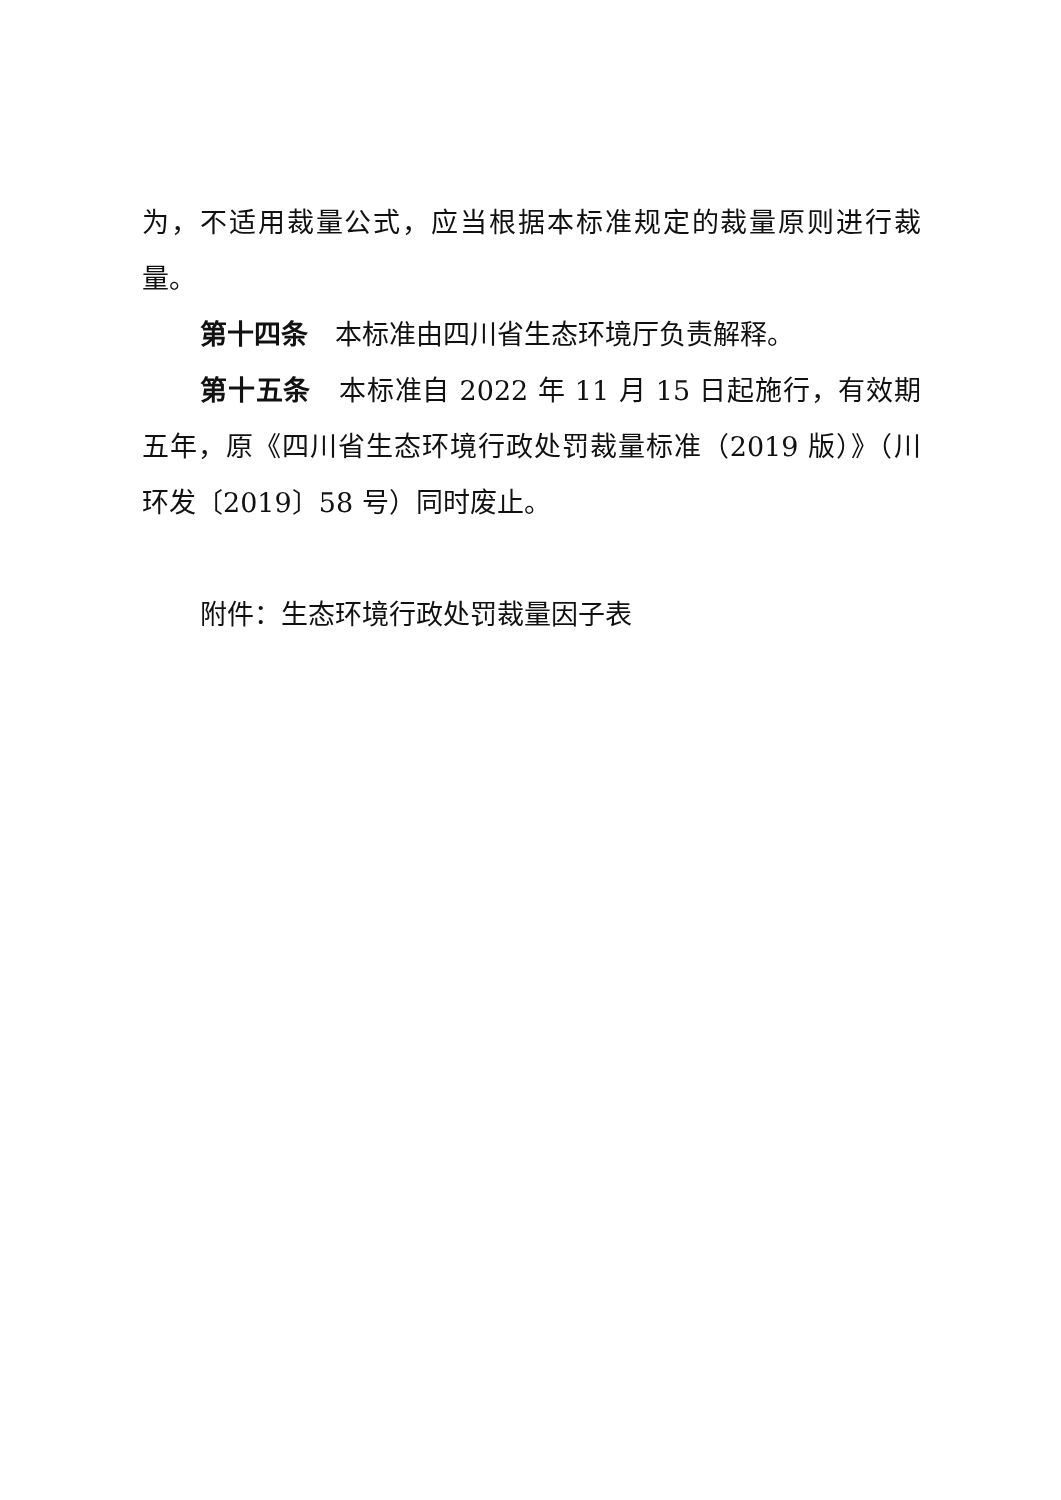为，不适用裁量公式，应当根据本标准规定的裁量原则进行裁量。
第十四条　本标准由四川省生态环境厅负责解释。
第十五条　本标准自 2022 年 11 月 15 日起施行，有效期五年，原《四川省生态环境行政处罚裁量标准（2019 版）》（川环发〔2019〕58 号）同时废止。
附件：生态环境行政处罚裁量因子表